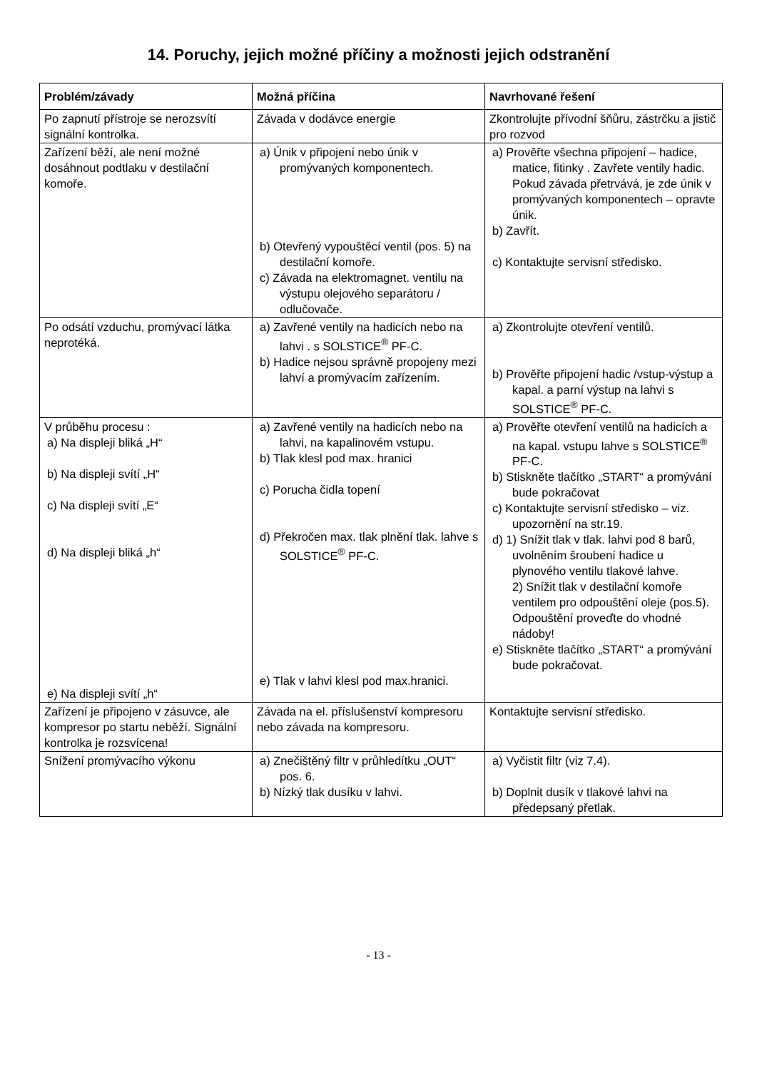14. Poruchy, jejich možné příčiny a možnosti jejich odstranění
| Problém/závady | Možná příčina | Navrhované řešení |
| --- | --- | --- |
| Po zapnutí přístroje se nerozsvítí signální kontrolka. | Závada v dodávce energie | Zkontrolujte přívodní šňůru, zástrčku a jistič pro rozvod |
| Zařízení běží, ale není možné dosáhnout podtlaku v destilační komoře. | a) Únik v připojení nebo únik v promývaných komponentech. b) Otevřený vypouštěcí ventil (pos. 5) na destilační komoře. c) Závada na elektromagnet. ventilu na výstupu olejového separátoru / odlučovače. | a) Prověřte všechna připojení – hadice, matice, fitinky . Zavřete ventily hadic. Pokud závada přetrvává, je zde únik v promývaných komponentech – opravte únik. b) Zavřít. c) Kontaktujte servisní středisko. |
| Po odsátí vzduchu, promývací látka neprotéká. | a) Zavřené ventily na hadicích nebo na lahvi . s SOLSTICE<sup>®</sup> PF-C. b) Hadice nejsou správně propojeny mezi lahví a promývacím zařízením. | a) Zkontrolujte otevření ventilů. b) Prověřte připojení hadic /vstup-výstup a kapal. a parní výstup na lahvi s SOLSTICE<sup>®</sup> PF-C. |
| V průběhu procesu : a) Na displeji bliká „H“ b) Na displeji svítí „H“ c) Na displeji svítí „E“ d) Na displeji bliká „h“ e) Na displeji svítí „h“ | a) Zavřené ventily na hadicích nebo na lahvi, na kapalinovém vstupu. b) Tlak klesl pod max. hranici c) Porucha čidla topení d) Překročen max. tlak plnění tlak. lahve s SOLSTICE<sup>®</sup> PF-C. e) Tlak v lahvi klesl pod max.hranici. | a) Prověřte otevření ventilů na hadicích a na kapal. vstupu lahve s SOLSTICE<sup>®</sup> PF-C. b) Stiskněte tlačítko „START“ a promývání bude pokračovat c) Kontaktujte servisní středisko – viz. upozornění na str.19. d) 1) Snížit tlak v tlak. lahvi pod 8 barů, uvolněním šroubení hadice u plynového ventilu tlakové lahve. 2) Snížit tlak v destilační komoře ventilem pro odpouštění oleje (pos.5). Odpouštění proveďte do vhodné nádoby! e) Stiskněte tlačítko „START“ a promývání bude pokračovat. |
| Zařízení je připojeno v zásuvce, ale kompresor po startu neběží. Signální kontrolka je rozsvícena! | Závada na el. příslušenství kompresoru nebo závada na kompresoru. | Kontaktujte servisní středisko. |
| Snížení promývacího výkonu | a) Znečištěný filtr v průhledítku „OUT“ pos. 6. b) Nízký tlak dusíku v lahvi. | a) Vyčistit filtr (viz 7.4). b) Doplnit dusík v tlakové lahvi na předepsaný přetlak. |
- 13 -